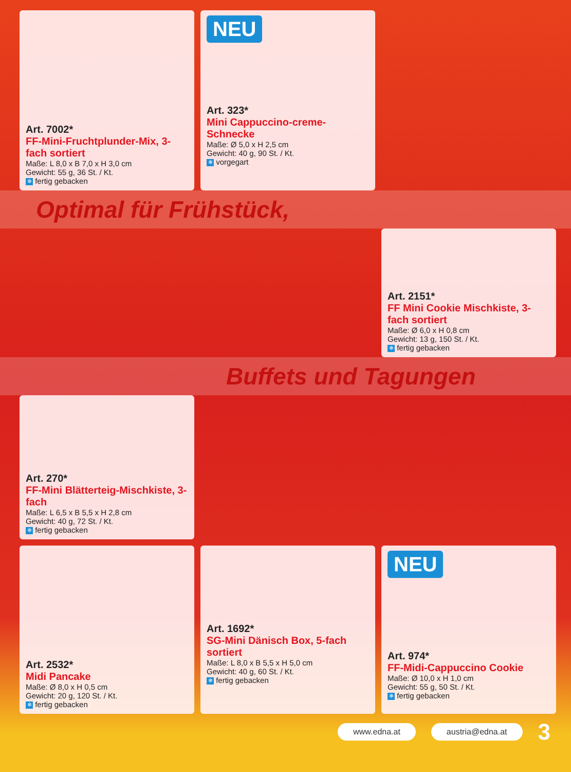Art. 7002*
FF-Mini-Fruchtplunder-Mix, 3-fach sortiert
Maße: L 8,0 x B 7,0 x H 3,0 cm
Gewicht: 55 g, 36 St. / Kt.
❄ fertig gebacken
NEU
Art. 323*
Mini Cappuccino-creme-Schnecke
Maße: Ø 5,0 x H 2,5 cm
Gewicht: 40 g, 90 St. / Kt.
❄ vorgegart
Optimal für Frühstück,
Art. 2151*
FF Mini Cookie Mischkiste, 3-fach sortiert
Maße: Ø 6,0 x H 0,8 cm
Gewicht: 13 g, 150 St. / Kt.
❄ fertig gebacken
Buffets und Tagungen
Art. 270*
FF-Mini Blätterteig-Mischkiste, 3-fach
Maße: L 6,5 x B 5,5 x H 2,8 cm
Gewicht: 40 g, 72 St. / Kt.
❄ fertig gebacken
Art. 2532*
Midi Pancake
Maße: Ø 8,0 x H 0,5 cm
Gewicht: 20 g, 120 St. / Kt.
❄ fertig gebacken
Art. 1692*
SG-Mini Dänisch Box, 5-fach sortiert
Maße: L 8,0 x B 5,5 x H 5,0 cm
Gewicht: 40 g, 60 St. / Kt.
❄ fertig gebacken
NEU
Art. 974*
FF-Midi-Cappuccino Cookie
Maße: Ø 10,0 x H 1,0 cm
Gewicht: 55 g, 50 St. / Kt.
❄ fertig gebacken
www.edna.at austria@edna.at 3